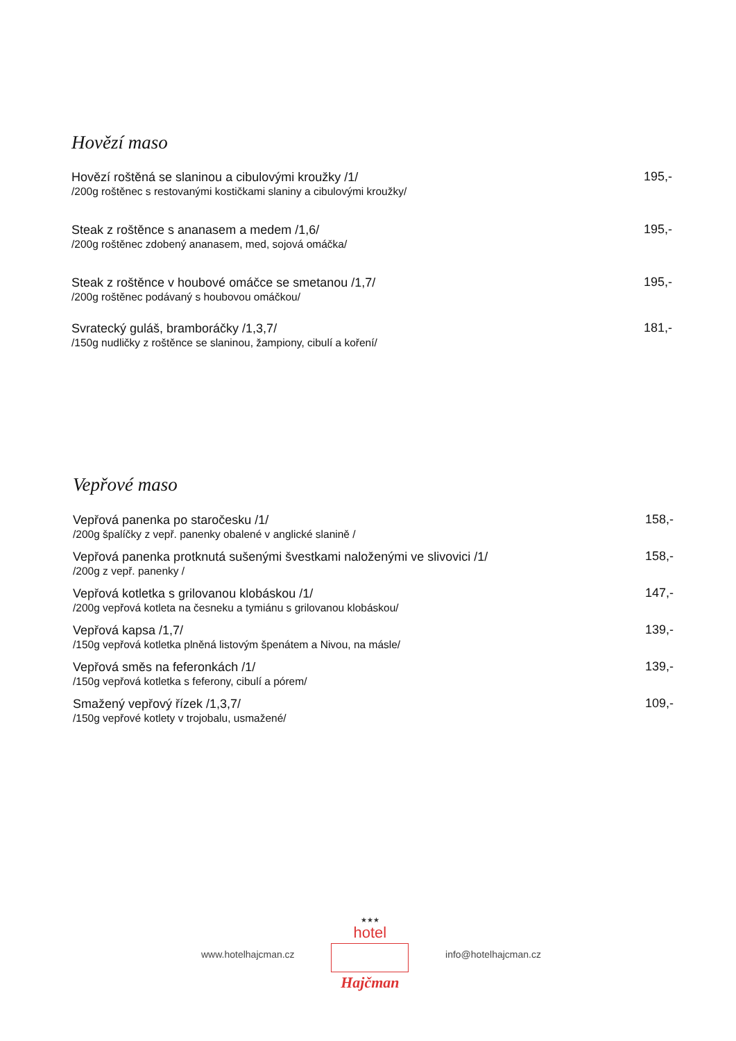Hovězí maso
Hovězí roštěná se slaninou a cibulovými kroužky /1/
/200g roštěnec s restovanými kostičkami slaniny a cibulovými kroužky/
195,-
Steak z roštěnce s ananasem a medem /1,6/
/200g roštěnec zdobený ananasem, med, sojová omáčka/
195,-
Steak z roštěnce v houbové omáčce se smetanou /1,7/
/200g roštěnec podávaný s houbovou omáčkou/
195,-
Svratecký guláš, bramboráčky /1,3,7/
/150g nudličky z roštěnce se slaninou, žampiony, cibulí a koření/
181,-
Vepřové maso
Vepřová panenka po staročesku /1/
/200g špalíčky z vepř. panenky obalené v anglické slanině /
158,-
Vepřová panenka protknutá sušenými švestkami naloženými ve slivovici /1/
/200g z vepř. panenky /
158,-
Vepřová kotletka s grilovanou klobáskou /1/
/200g vepřová kotleta na česneku a tymiánu s grilovanou klobáskou/
147,-
Vepřová kapsa /1,7/
/150g vepřová kotletka plněná listovým špenátem a Nivou, na másle/
139,-
Vepřová směs na feferonkách /1/
/150g vepřová kotletka s feferony, cibulí a pórem/
139,-
Smažený vepřový řízek /1,3,7/
/150g vepřové kotlety v trojobalu, usmažené/
109,-
www.hotelhajcman.cz
★★★
hotel
Hajčman
info@hotelhajcman.cz